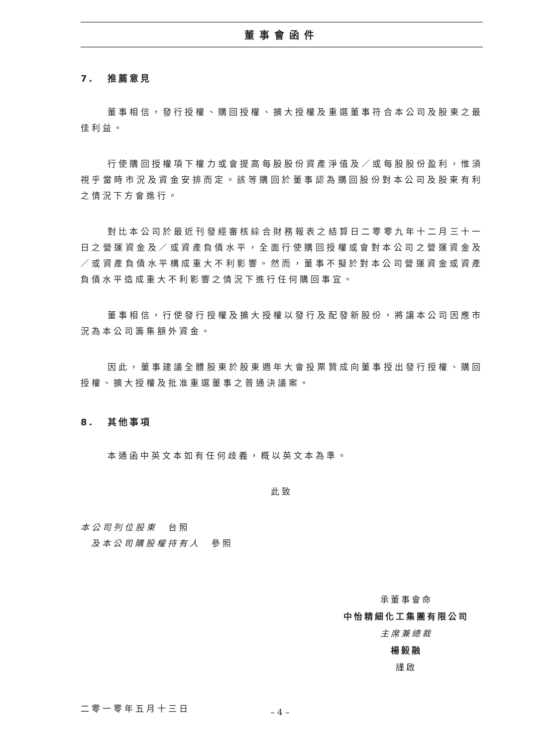董事會函件
7. 推薦意見
董事相信，發行授權、購回授權、擴大授權及重選董事符合本公司及股東之最佳利益。
行使購回授權項下權力或會提高每股股份資產淨值及／或每股股份盈利，惟須視乎當時市況及資金安排而定。該等購回於董事認為購回股份對本公司及股東有利之情況下方會進行。
對比本公司於最近刊發經審核綜合財務報表之結算日二零零九年十二月三十一日之營運資金及／或資產負債水平，全面行使購回授權或會對本公司之營運資金及／或資產負債水平構成重大不利影響。然而，董事不擬於對本公司營運資金或資產負債水平造成重大不利影響之情況下進行任何購回事宜。
董事相信，行使發行授權及擴大授權以發行及配發新股份，將讓本公司因應市況為本公司籌集額外資金。
因此，董事建議全體股東於股東週年大會投票贊成向董事授出發行授權、購回授權、擴大授權及批准重選董事之普通決議案。
8. 其他事項
本通函中英文本如有任何歧義，概以英文本為準。
此致
本公司列位股東　台照
及本公司購股權持有人　參照
承董事會命
中怡精細化工集團有限公司
主席兼總裁
楊毅融
謹啟
二零一零年五月十三日
– 4 –